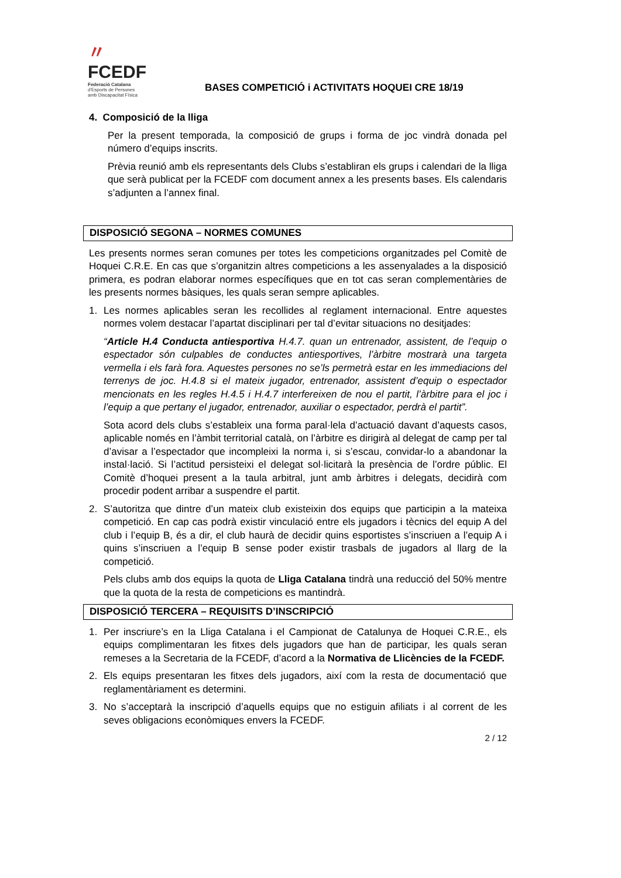〃
FCEDF
Federació Catalana
d'Esports de Persones
amb Discapacitat Física
BASES COMPETICIÓ i ACTIVITATS HOQUEI CRE 18/19
4. Composició de la lliga
Per la present temporada, la composició de grups i forma de joc vindrà donada pel número d’equips inscrits.
Prèvia reunió amb els representants dels Clubs s’establiran els grups i calendari de la lliga que serà publicat per la FCEDF com document annex a les presents bases. Els calendaris s’adjunten a l’annex final.
DISPOSICIÓ SEGONA – NORMES COMUNES
Les presents normes seran comunes per totes les competicions organitzades pel Comitè de Hoquei C.R.E. En cas que s’organitzin altres competicions a les assenyalades a la disposició primera, es podran elaborar normes específiques que en tot cas seran complementàries de les presents normes bàsiques, les quals seran sempre aplicables.
1. Les normes aplicables seran les recollides al reglament internacional. Entre aquestes normes volem destacar l’apartat disciplinari per tal d’evitar situacions no desitjades:
“Article H.4 Conducta antiesportiva H.4.7. quan un entrenador, assistent, de l’equip o espectador són culpables de conductes antiesportives, l’àrbitre mostrarà una targeta vermella i els farà fora. Aquestes persones no se’ls permetrà estar en les immediacions del terrenys de joc. H.4.8 si el mateix jugador, entrenador, assistent d’equip o espectador mencionats en les regles H.4.5 i H.4.7 interfereixen de nou el partit, l’àrbitre para el joc i l’equip a que pertany el jugador, entrenador, auxiliar o espectador, perdrà el partit”.
Sota acord dels clubs s’estableix una forma paral·lela d’actuació davant d’aquests casos, aplicable només en l’àmbit territorial català, on l’àrbitre es dirigirà al delegat de camp per tal d’avisar a l’espectador que incompleixi la norma i, si s’escau, convidar-lo a abandonar la instal·lació. Si l’actitud persisteixi el delegat sol·licitarà la presència de l’ordre públic. El Comitè d’hoquei present a la taula arbitral, junt amb àrbitres i delegats, decidirà com procedir podent arribar a suspendre el partit.
2. S’autoritza que dintre d’un mateix club existeixin dos equips que participin a la mateixa competició. En cap cas podrà existir vinculació entre els jugadors i tècnics del equip A del club i l’equip B, és a dir, el club haurà de decidir quins esportistes s’inscriuen a l’equip A i quins s’inscriuen a l’equip B sense poder existir trasbals de jugadors al llarg de la competició.
Pels clubs amb dos equips la quota de Lliga Catalana tindrà una reducció del 50% mentre que la quota de la resta de competicions es mantindrà.
DISPOSICIÓ TERCERA – REQUISITS D’INSCRIPCIÓ
1. Per inscriure’s en la Lliga Catalana i el Campionat de Catalunya de Hoquei C.R.E., els equips complimentaran les fitxes dels jugadors que han de participar, les quals seran remeses a la Secretaria de la FCEDF, d’acord a la Normativa de Llicències de la FCEDF.
2. Els equips presentaran les fitxes dels jugadors, així com la resta de documentació que reglamentàriament es determini.
3. No s’acceptarà la inscripció d’aquells equips que no estiguin afiliats i al corrent de les seves obligacions econòmiques envers la FCEDF.
2 / 12